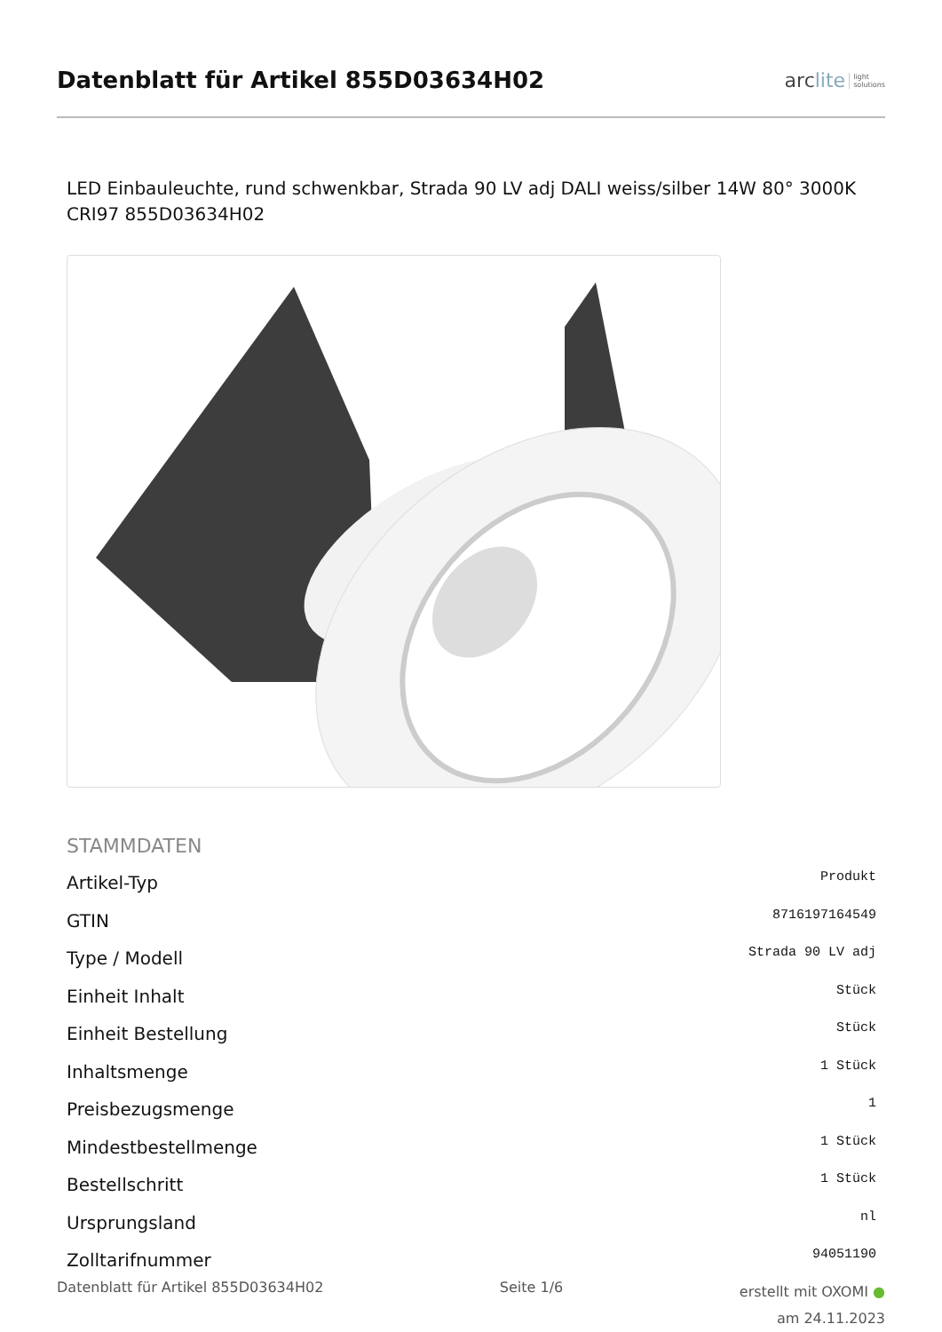Datenblatt für Artikel 855D03634H02
arclite light
solutions
LED Einbauleuchte, rund schwenkbar, Strada 90 LV adj DALI weiss/silber 14W 80° 3000K CRI97 855D03634H02
STAMMDATEN
| Artikel-Typ | Produkt |
| GTIN | 8716197164549 |
| Type / Modell | Strada 90 LV adj |
| Einheit Inhalt | Stück |
| Einheit Bestellung | Stück |
| Inhaltsmenge | 1 Stück |
| Preisbezugsmenge | 1 |
| Mindestbestellmenge | 1 Stück |
| Bestellschritt | 1 Stück |
| Ursprungsland | nl |
| Zolltarifnummer | 94051190 |
Datenblatt für Artikel 855D03634H02
Seite 1/6
erstellt mit OXOMI ●
am 24.11.2023